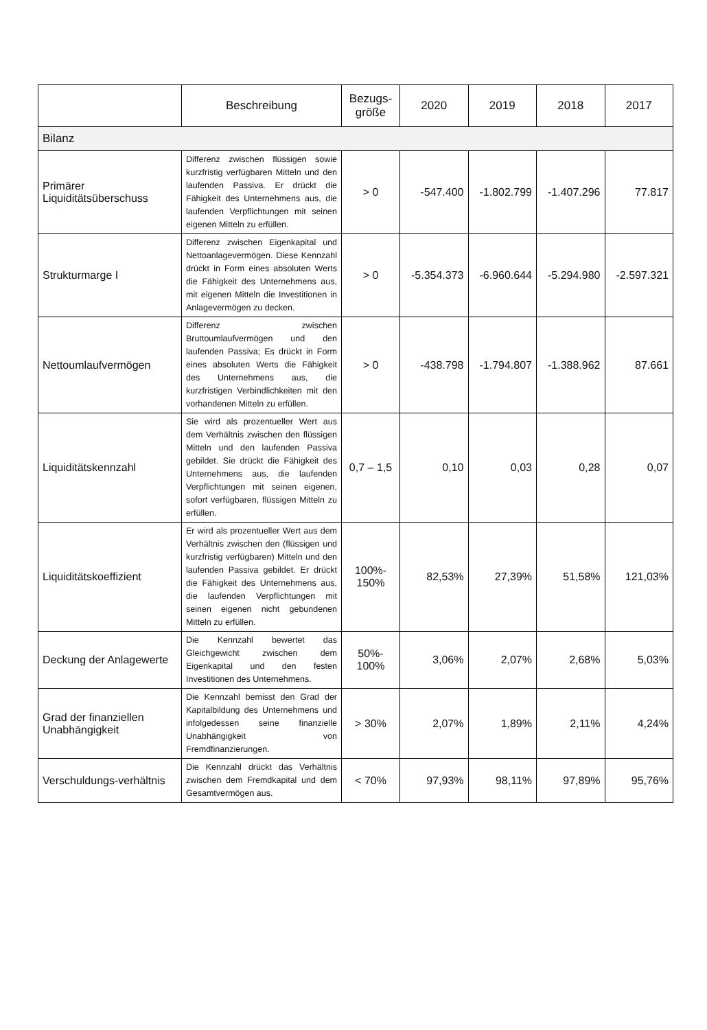| | Beschreibung | Bezugs- größe | 2020 | 2019 | 2018 | 2017 |
| --- | --- | --- | --- | --- | --- | --- |
| Bilanz | | | | | | |
| Primärer Liquiditätsüberschuss | Differenz zwischen flüssigen sowie kurzfristig verfügbaren Mitteln und den laufenden Passiva. Er drückt die Fähigkeit des Unternehmens aus, die laufenden Verpflichtungen mit seinen eigenen Mitteln zu erfüllen. | > 0 | -547.400 | -1.802.799 | -1.407.296 | 77.817 |
| Strukturmarge I | Differenz zwischen Eigenkapital und Nettoanlagevermögen. Diese Kennzahl drückt in Form eines absoluten Werts die Fähigkeit des Unternehmens aus, mit eigenen Mitteln die Investitionen in Anlagevermögen zu decken. | > 0 | -5.354.373 | -6.960.644 | -5.294.980 | -2.597.321 |
| Nettoumlaufvermögen | Differenz zwischen Bruttoumlaufvermögen und den laufenden Passiva; Es drückt in Form eines absoluten Werts die Fähigkeit des Unternehmens aus, die kurzfristigen Verbindlichkeiten mit den vorhandenen Mitteln zu erfüllen. | > 0 | -438.798 | -1.794.807 | -1.388.962 | 87.661 |
| Liquiditätskennzahl | Sie wird als prozentueller Wert aus dem Verhältnis zwischen den flüssigen Mitteln und den laufenden Passiva gebildet. Sie drückt die Fähigkeit des Unternehmens aus, die laufenden Verpflichtungen mit seinen eigenen, sofort verfügbaren, flüssigen Mitteln zu erfüllen. | 0,7 – 1,5 | 0,10 | 0,03 | 0,28 | 0,07 |
| Liquiditätskoeffizient | Er wird als prozentueller Wert aus dem Verhältnis zwischen den (flüssigen und kurzfristig verfügbaren) Mitteln und den laufenden Passiva gebildet. Er drückt die Fähigkeit des Unternehmens aus, die laufenden Verpflichtungen mit seinen eigenen nicht gebundenen Mitteln zu erfüllen. | 100%- 150% | 82,53% | 27,39% | 51,58% | 121,03% |
| Deckung der Anlagewerte | Die Kennzahl bewertet das Gleichgewicht zwischen dem Eigenkapital und den festen Investitionen des Unternehmens. | 50%- 100% | 3,06% | 2,07% | 2,68% | 5,03% |
| Grad der finanziellen Unabhängigkeit | Die Kennzahl bemisst den Grad der Kapitalbildung des Unternehmens und infolgedessen seine finanzielle Unabhängigkeit von Fremdfinanzierungen. | > 30% | 2,07% | 1,89% | 2,11% | 4,24% |
| Verschuldungs-verhältnis | Die Kennzahl drückt das Verhältnis zwischen dem Fremdkapital und dem Gesamtvermögen aus. | < 70% | 97,93% | 98,11% | 97,89% | 95,76% |